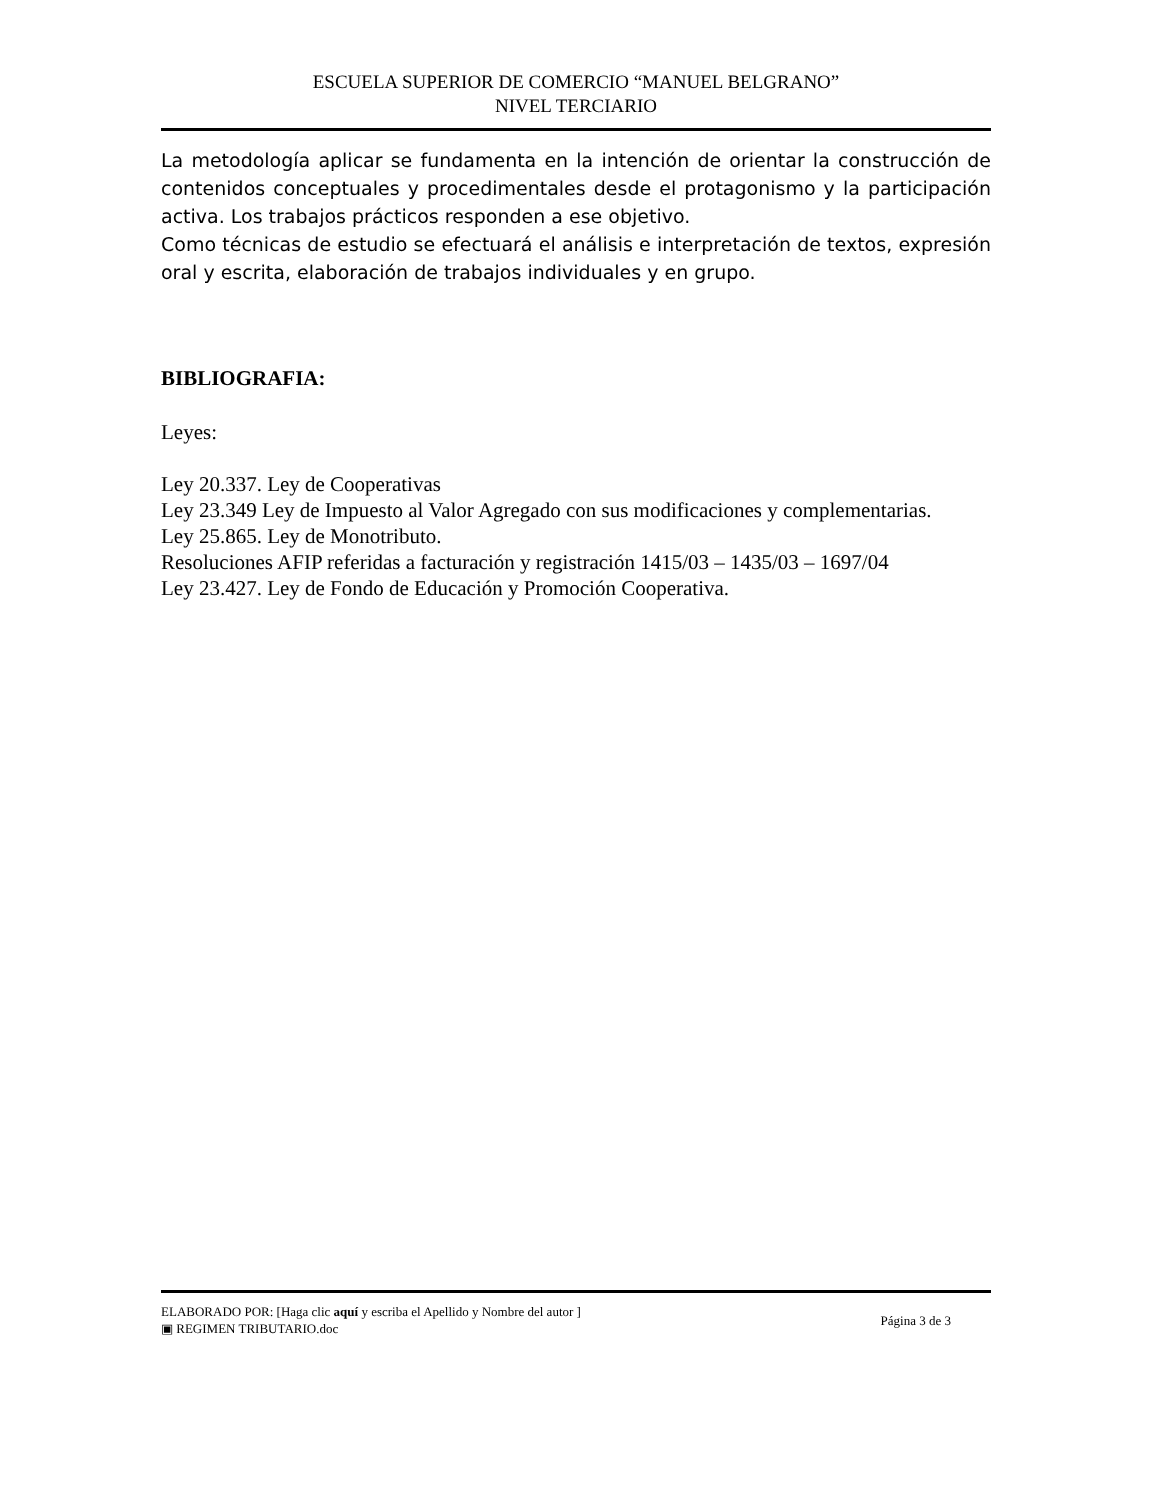ESCUELA SUPERIOR DE COMERCIO “MANUEL BELGRANO”
NIVEL TERCIARIO
La metodología aplicar se fundamenta en la intención de orientar la construcción de contenidos conceptuales y procedimentales desde el protagonismo y la participación activa. Los trabajos prácticos responden a ese objetivo.
Como técnicas de estudio se efectuará el análisis e interpretación de textos, expresión oral y escrita, elaboración de trabajos individuales y en grupo.
BIBLIOGRAFIA:
Leyes:
Ley 20.337. Ley de Cooperativas
Ley 23.349 Ley de Impuesto al Valor Agregado con sus modificaciones y complementarias.
Ley 25.865. Ley de Monotributo.
Resoluciones AFIP referidas a facturación y registración 1415/03 – 1435/03 – 1697/04
Ley 23.427. Ley de Fondo de Educación y Promoción Cooperativa.
ELABORADO POR: [Haga clic aquí y escriba el Apellido y Nombre del autor ]
▣ REGIMEN TRIBUTARIO.doc
Página 3 de 3